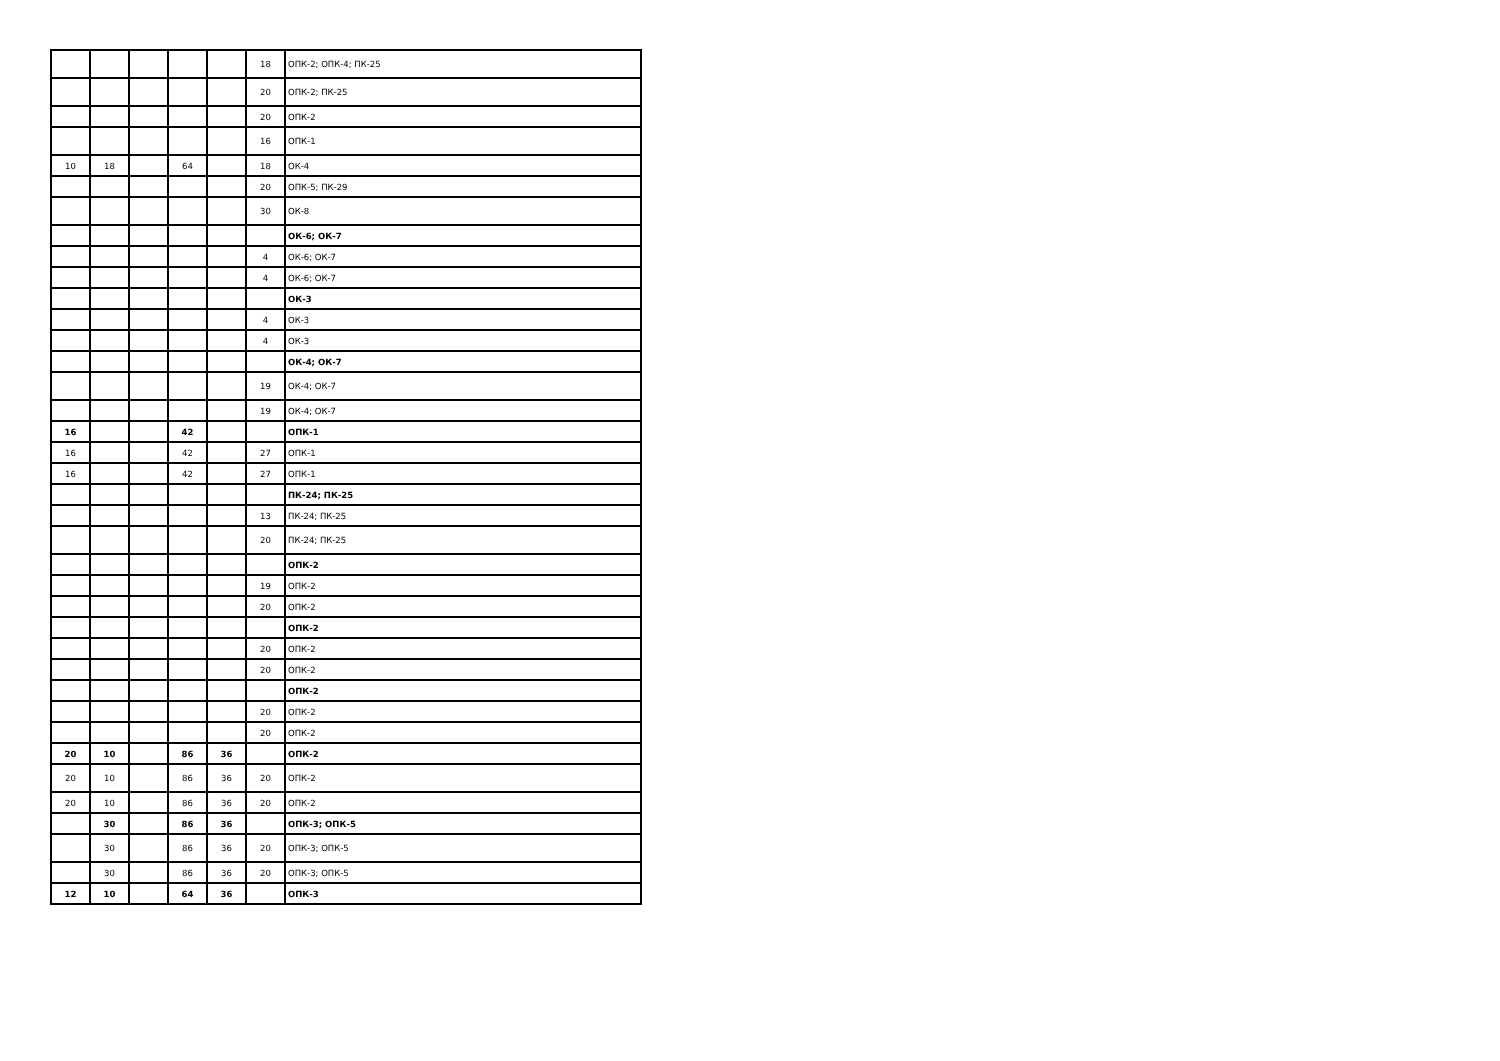| | | | | | 18 | ОПК-2; ОПК-4; ПК-25 |
| | | | | | 20 | ОПК-2; ПК-25 |
| | | | | | 20 | ОПК-2 |
| | | | | | 16 | ОПК-1 |
| 10 | 18 | | 64 | | 18 | ОК-4 |
| | | | | | 20 | ОПК-5; ПК-29 |
| | | | | | 30 | ОК-8 |
| | | | | | | ОК-6; ОК-7 |
| | | | | | 4 | ОК-6; ОК-7 |
| | | | | | 4 | ОК-6; ОК-7 |
| | | | | | | ОК-3 |
| | | | | | 4 | ОК-3 |
| | | | | | 4 | ОК-3 |
| | | | | | | ОК-4; ОК-7 |
| | | | | | 19 | ОК-4; ОК-7 |
| | | | | | 19 | ОК-4; ОК-7 |
| 16 | | | 42 | | | ОПК-1 |
| 16 | | | 42 | | 27 | ОПК-1 |
| 16 | | | 42 | | 27 | ОПК-1 |
| | | | | | | ПК-24; ПК-25 |
| | | | | | 13 | ПК-24; ПК-25 |
| | | | | | 20 | ПК-24; ПК-25 |
| | | | | | | ОПК-2 |
| | | | | | 19 | ОПК-2 |
| | | | | | 20 | ОПК-2 |
| | | | | | | ОПК-2 |
| | | | | | 20 | ОПК-2 |
| | | | | | 20 | ОПК-2 |
| | | | | | | ОПК-2 |
| | | | | | 20 | ОПК-2 |
| | | | | | 20 | ОПК-2 |
| 20 | 10 | | 86 | 36 | | ОПК-2 |
| 20 | 10 | | 86 | 36 | 20 | ОПК-2 |
| 20 | 10 | | 86 | 36 | 20 | ОПК-2 |
| | 30 | | 86 | 36 | | ОПК-3; ОПК-5 |
| | 30 | | 86 | 36 | 20 | ОПК-3; ОПК-5 |
| | 30 | | 86 | 36 | 20 | ОПК-3; ОПК-5 |
| 12 | 10 | | 64 | 36 | | ОПК-3 |